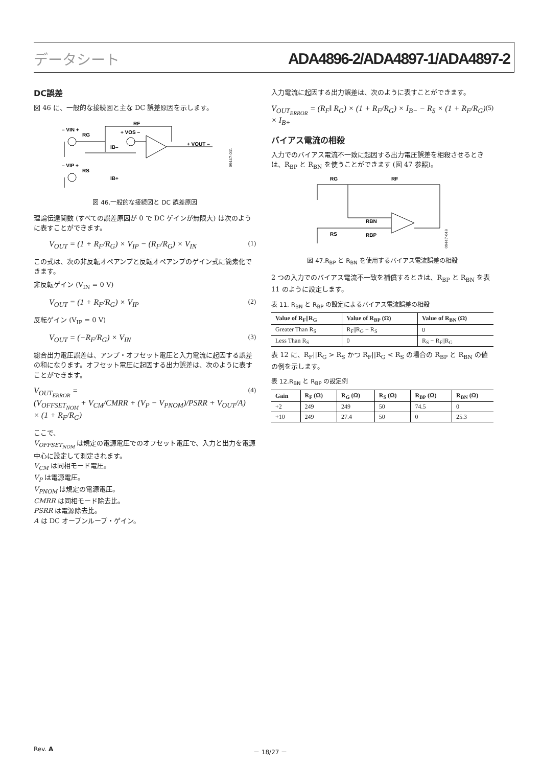データシート ADA4896-2/ADA4897-1/ADA4897-2
DC誤差
図 46 に、一般的な接続図と主な DC 誤差原因を示します。
– VIN +
RG
RF
+ VOS –
+ VOUT –
– VIP +
RS
IB–
IB+
09447-031
図 46.一般的な接続図と DC 誤差原因
理論伝達関数 (すべての誤差原因が 0 で DC ゲインが無限大) は次のように表すことができます。
V<sub>OUT</sub> = (1 + R<sub>F</sub>/R<sub>G</sub>) × V<sub>IP</sub> − (R<sub>F</sub>/R<sub>G</sub>) × V<sub>IN</sub> (1)
この式は、次の非反転オペアンプと反転オペアンプのゲイン式に簡素化できます。
非反転ゲイン (V<sub>IN</sub> = 0 V)
V<sub>OUT</sub> = (1 + R<sub>F</sub>/R<sub>G</sub>) × V<sub>IP</sub> (2)
反転ゲイン (V<sub>IP</sub> = 0 V)
V<sub>OUT</sub> = (−R<sub>F</sub>/R<sub>G</sub>) × V<sub>IN</sub> (3)
総合出力電圧誤差は、アンプ・オフセット電圧と入力電流に起因する誤差の和になります。オフセット電圧に起因する出力誤差は、次のように表すことができます。
V<sub>OUT<sub>ERROR</sub></sub> =
(V<sub>OFFSET<sub>NOM</sub></sub> + V<sub>CM</sub>/CMRR + (V<sub>P</sub> − V<sub>PNOM</sub>)/PSRR + V<sub>OUT</sub>/A) × (1 + R<sub>F</sub>/R<sub>G</sub>) (4)
ここで、
V<sub>OFFSET<sub>NOM</sub></sub> は規定の電源電圧でのオフセット電圧で、入力と出力を電源中心に設定して測定されます。
V<sub>CM</sub> は同相モード電圧。
V<sub>P</sub> は電源電圧。
V<sub>PNOM</sub> は規定の電源電圧。
CMRR は同相モード除去比。
PSRR は電源除去比。
A は DC オープンループ・ゲイン。
入力電流に起因する出力誤差は、次のように表すことができます。
V<sub>OUT<sub>ERROR</sub></sub> = (R<sub>F</sub>‖ R<sub>G</sub>) × (1 + R<sub>F</sub>/R<sub>G</sub>) × I<sub>B−</sub> − R<sub>S</sub> × (1 + R<sub>F</sub>/R<sub>G</sub>) × I<sub>B+</sub> (5)
バイアス電流の相殺
入力でのバイアス電流不一致に起因する出力電圧誤差を相殺させるときは、R<sub>BP</sub> と R<sub>BN</sub> を使うことができます (図 47 参照)。
RG
RF
RBN
RBP
RS
09447-048
図 47.R<sub>BP</sub> と R<sub>BN</sub> を使用するバイアス電流誤差の相殺
2 つの入力でのバイアス電流不一致を補償するときは、R<sub>BP</sub> と R<sub>BN</sub> を表 11 のように設定します。
表 11. R<sub>BN</sub> と R<sub>BP</sub> の設定によるバイアス電流誤差の相殺
| Value of R<sub>F</sub>//R<sub>G</sub> | Value of R<sub>BP</sub> (Ω) | Value of R<sub>BN</sub> (Ω) |
| --- | --- | --- |
| Greater Than R<sub>S</sub> | R<sub>F</sub>//R<sub>G</sub> − R<sub>S</sub> | 0 |
| Less Than R<sub>S</sub> | 0 | R<sub>S</sub> − R<sub>F</sub>//R<sub>G</sub> |
表 12 に、R<sub>F</sub>||R<sub>G</sub> > R<sub>S</sub> かつ R<sub>F</sub>||R<sub>G</sub> < R<sub>S</sub> の場合の R<sub>BP</sub> と R<sub>BN</sub> の値の例を示します。
表 12.R<sub>BN</sub> と R<sub>BP</sub> の設定例
| Gain | R<sub>F</sub> (Ω) | R<sub>G</sub> (Ω) | R<sub>S</sub> (Ω) | R<sub>BP</sub> (Ω) | R<sub>BN</sub> (Ω) |
| --- | --- | --- | --- | --- | --- |
| +2 | 249 | 249 | 50 | 74.5 | 0 |
| +10 | 249 | 27.4 | 50 | 0 | 25.3 |
Rev. A － 18/27 －